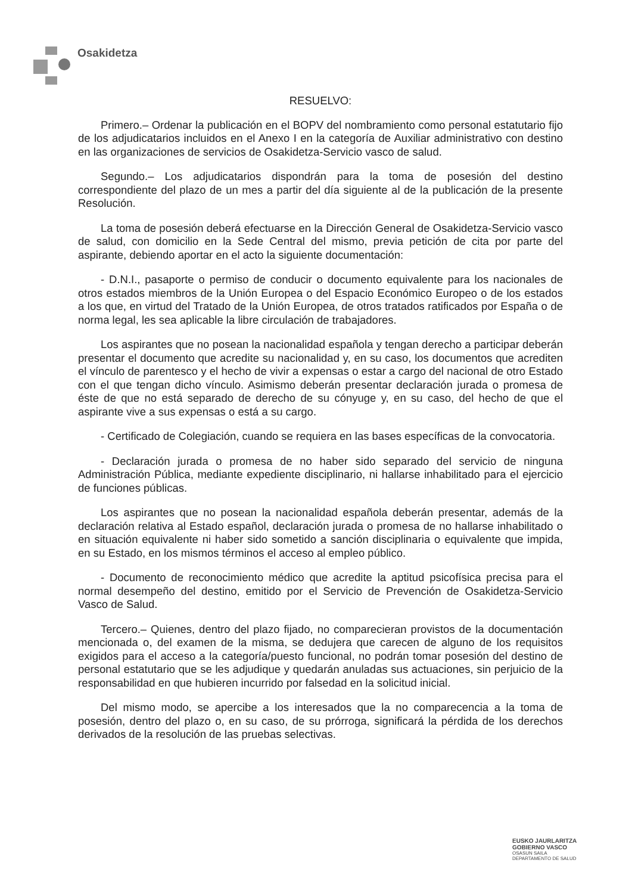Osakidetza
RESUELVO:
Primero.– Ordenar la publicación en el BOPV del nombramiento como personal estatutario fijo de los adjudicatarios incluidos en el Anexo I en la categoría de Auxiliar administrativo con destino en las organizaciones de servicios de Osakidetza-Servicio vasco de salud.
Segundo.– Los adjudicatarios dispondrán para la toma de posesión del destino correspondiente del plazo de un mes a partir del día siguiente al de la publicación de la presente Resolución.
La toma de posesión deberá efectuarse en la Dirección General de Osakidetza-Servicio vasco de salud, con domicilio en la Sede Central del mismo, previa petición de cita por parte del aspirante, debiendo aportar en el acto la siguiente documentación:
- D.N.I., pasaporte o permiso de conducir o documento equivalente para los nacionales de otros estados miembros de la Unión Europea o del Espacio Económico Europeo o de los estados a los que, en virtud del Tratado de la Unión Europea, de otros tratados ratificados por España o de norma legal, les sea aplicable la libre circulación de trabajadores.
Los aspirantes que no posean la nacionalidad española y tengan derecho a participar deberán presentar el documento que acredite su nacionalidad y, en su caso, los documentos que acrediten el vínculo de parentesco y el hecho de vivir a expensas o estar a cargo del nacional de otro Estado con el que tengan dicho vínculo. Asimismo deberán presentar declaración jurada o promesa de éste de que no está separado de derecho de su cónyuge y, en su caso, del hecho de que el aspirante vive a sus expensas o está a su cargo.
- Certificado de Colegiación, cuando se requiera en las bases específicas de la convocatoria.
- Declaración jurada o promesa de no haber sido separado del servicio de ninguna Administración Pública, mediante expediente disciplinario, ni hallarse inhabilitado para el ejercicio de funciones públicas.
Los aspirantes que no posean la nacionalidad española deberán presentar, además de la declaración relativa al Estado español, declaración jurada o promesa de no hallarse inhabilitado o en situación equivalente ni haber sido sometido a sanción disciplinaria o equivalente que impida, en su Estado, en los mismos términos el acceso al empleo público.
- Documento de reconocimiento médico que acredite la aptitud psicofísica precisa para el normal desempeño del destino, emitido por el Servicio de Prevención de Osakidetza-Servicio Vasco de Salud.
Tercero.– Quienes, dentro del plazo fijado, no comparecieran provistos de la documentación mencionada o, del examen de la misma, se dedujera que carecen de alguno de los requisitos exigidos para el acceso a la categoría/puesto funcional, no podrán tomar posesión del destino de personal estatutario que se les adjudique y quedarán anuladas sus actuaciones, sin perjuicio de la responsabilidad en que hubieren incurrido por falsedad en la solicitud inicial.
Del mismo modo, se apercibe a los interesados que la no comparecencia a la toma de posesión, dentro del plazo o, en su caso, de su prórroga, significará la pérdida de los derechos derivados de la resolución de las pruebas selectivas.
EUSKO JAURLARITZA
GOBIERNO VASCO
OSASUN SAILA
DEPARTAMENTO DE SALUD